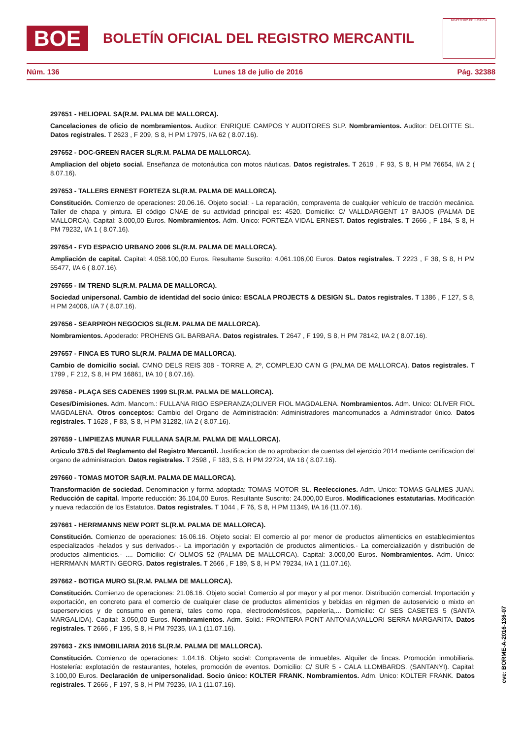BOE
BOLETÍN OFICIAL DEL REGISTRO MERCANTIL
MINISTERIO DE JUSTICIA
Núm. 136 Lunes 18 de julio de 2016 Pág. 32388
297651 - HELIOPAL SA(R.M. PALMA DE MALLORCA).
Cancelaciones de oficio de nombramientos. Auditor: ENRIQUE CAMPOS Y AUDITORES SLP. Nombramientos. Auditor: DELOITTE SL. Datos registrales. T 2623 , F 209, S 8, H PM 17975, I/A 62 ( 8.07.16).
297652 - DOC-GREEN RACER SL(R.M. PALMA DE MALLORCA).
Ampliacion del objeto social. Enseñanza de motonáutica con motos náuticas. Datos registrales. T 2619 , F 93, S 8, H PM 76654, I/A 2 ( 8.07.16).
297653 - TALLERS ERNEST FORTEZA SL(R.M. PALMA DE MALLORCA).
Constitución. Comienzo de operaciones: 20.06.16. Objeto social: - La reparación, compraventa de cualquier vehículo de tracción mecánica. Taller de chapa y pintura. El código CNAE de su actividad principal es: 4520. Domicilio: C/ VALLDARGENT 17 BAJOS (PALMA DE MALLORCA). Capital: 3.000,00 Euros. Nombramientos. Adm. Unico: FORTEZA VIDAL ERNEST. Datos registrales. T 2666 , F 184, S 8, H PM 79232, I/A 1 ( 8.07.16).
297654 - FYD ESPACIO URBANO 2006 SL(R.M. PALMA DE MALLORCA).
Ampliación de capital. Capital: 4.058.100,00 Euros. Resultante Suscrito: 4.061.106,00 Euros. Datos registrales. T 2223 , F 38, S 8, H PM 55477, I/A 6 ( 8.07.16).
297655 - IM TREND SL(R.M. PALMA DE MALLORCA).
Sociedad unipersonal. Cambio de identidad del socio único: ESCALA PROJECTS & DESIGN SL. Datos registrales. T 1386 , F 127, S 8, H PM 24006, I/A 7 ( 8.07.16).
297656 - SEARPROH NEGOCIOS SL(R.M. PALMA DE MALLORCA).
Nombramientos. Apoderado: PROHENS GIL BARBARA. Datos registrales. T 2647 , F 199, S 8, H PM 78142, I/A 2 ( 8.07.16).
297657 - FINCA ES TURO SL(R.M. PALMA DE MALLORCA).
Cambio de domicilio social. CMNO DELS REIS 308 - TORRE A, 2º, COMPLEJO CA'N G (PALMA DE MALLORCA). Datos registrales. T 1799 , F 212, S 8, H PM 16861, I/A 10 ( 8.07.16).
297658 - PLAÇA SES CADENES 1999 SL(R.M. PALMA DE MALLORCA).
Ceses/Dimisiones. Adm. Mancom.: FULLANA RIGO ESPERANZA;OLIVER FIOL MAGDALENA. Nombramientos. Adm. Unico: OLIVER FIOL MAGDALENA. Otros conceptos: Cambio del Organo de Administración: Administradores mancomunados a Administrador único. Datos registrales. T 1628 , F 83, S 8, H PM 31282, I/A 2 ( 8.07.16).
297659 - LIMPIEZAS MUNAR FULLANA SA(R.M. PALMA DE MALLORCA).
Articulo 378.5 del Reglamento del Registro Mercantil. Justificacion de no aprobacion de cuentas del ejercicio 2014 mediante certificacion del organo de administracion. Datos registrales. T 2598 , F 183, S 8, H PM 22724, I/A 18 ( 8.07.16).
297660 - TOMAS MOTOR SA(R.M. PALMA DE MALLORCA).
Transformación de sociedad. Denominación y forma adoptada: TOMAS MOTOR SL. Reelecciones. Adm. Unico: TOMAS GALMES JUAN. Reducción de capital. Importe reducción: 36.104,00 Euros. Resultante Suscrito: 24.000,00 Euros. Modificaciones estatutarias. Modificación y nueva redacción de los Estatutos. Datos registrales. T 1044 , F 76, S 8, H PM 11349, I/A 16 (11.07.16).
297661 - HERRMANNS NEW PORT SL(R.M. PALMA DE MALLORCA).
Constitución. Comienzo de operaciones: 16.06.16. Objeto social: El comercio al por menor de productos alimenticios en establecimientos especializados -helados y sus derivados-.- La importación y exportación de productos alimenticios.- La comercialización y distribución de productos alimenticios.- .... Domicilio: C/ OLMOS 52 (PALMA DE MALLORCA). Capital: 3.000,00 Euros. Nombramientos. Adm. Unico: HERRMANN MARTIN GEORG. Datos registrales. T 2666 , F 189, S 8, H PM 79234, I/A 1 (11.07.16).
297662 - BOTIGA MURO SL(R.M. PALMA DE MALLORCA).
Constitución. Comienzo de operaciones: 21.06.16. Objeto social: Comercio al por mayor y al por menor. Distribución comercial. Importación y exportación, en concreto para el comercio de cualquier clase de productos alimenticios y bebidas en régimen de autoservicio o mixto en superservicios y de consumo en general, tales como ropa, electrodomésticos, papelería,... Domicilio: C/ SES CASETES 5 (SANTA MARGALIDA). Capital: 3.050,00 Euros. Nombramientos. Adm. Solid.: FRONTERA PONT ANTONIA;VALLORI SERRA MARGARITA. Datos registrales. T 2666 , F 195, S 8, H PM 79235, I/A 1 (11.07.16).
297663 - ZKS INMOBILIARIA 2016 SL(R.M. PALMA DE MALLORCA).
Constitución. Comienzo de operaciones: 1.04.16. Objeto social: Compraventa de inmuebles. Alquiler de fincas. Promoción inmobiliaria. Hostelería: explotación de restaurantes, hoteles, promoción de eventos. Domicilio: C/ SUR 5 - CALA LLOMBARDS. (SANTANYI). Capital: 3.100,00 Euros. Declaración de unipersonalidad. Socio único: KOLTER FRANK. Nombramientos. Adm. Unico: KOLTER FRANK. Datos registrales. T 2666 , F 197, S 8, H PM 79236, I/A 1 (11.07.16).
cve: BORME-A-2016-136-07